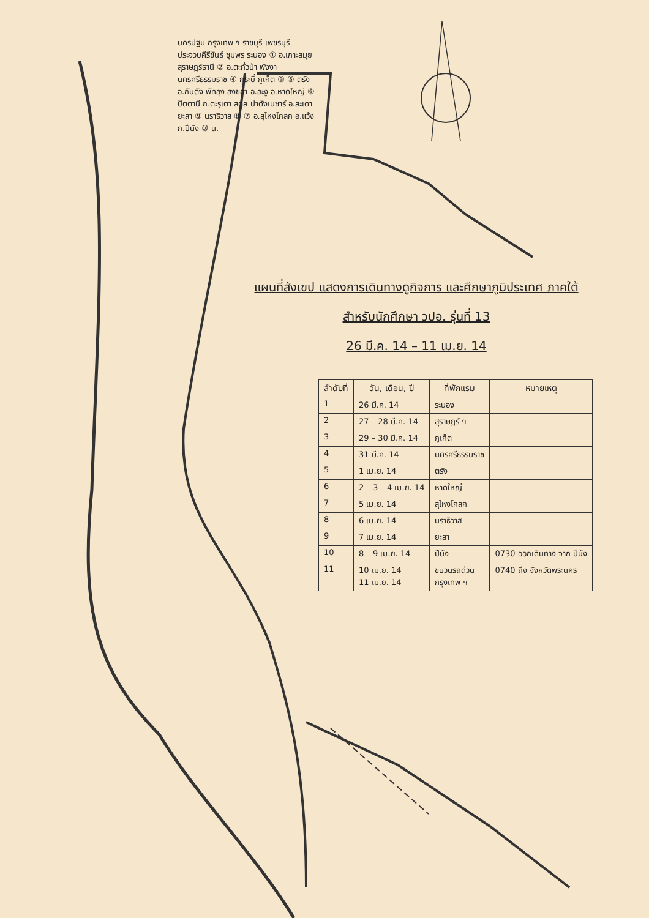นครปฐม กรุงเทพ ฯ ราชบุรี เพชรบุรี ประจวบคีรีขันธ์ ชุมพร ระนอง ① อ.เกาะสมุย สุราษฎร์ธานี ② อ.ตะกั่วป่า พังงา นครศรีธรรมราช ④ กระบี่ ภูเก็ต ③ ⑤ ตรัง อ.กันตัง พัทลุง สงขลา อ.ละงู อ.หาดใหญ่ ⑥ ปัตตานี ก.ตะรุเตา สตูล ปาดังเบซาร์ อ.สะเดา ยะลา ⑨ นราธิวาส ⑧ ⑦ อ.สุไหงโกลก อ.แว้ง ก.ปีนัง ⑩ น.
แผนที่สังเขป แสดงการเดินทางดูกิจการ และศึกษาภูมิประเทศ ภาคใต้
สำหรับนักศึกษา วปอ. รุ่นที่ 13
26 มี.ค. 14 – 11 เม.ย. 14
| ลำดับที่ | วัน, เดือน, ปี | ที่พักแรม | หมายเหตุ |
| --- | --- | --- | --- |
| 1 | 26 มี.ค. 14 | ระนอง | |
| 2 | 27 – 28 มี.ค. 14 | สุราษฎร์ ฯ | |
| 3 | 29 – 30 มี.ค. 14 | ภูเก็ต | |
| 4 | 31 มี.ค. 14 | นครศรีธรรมราช | |
| 5 | 1 เม.ย. 14 | ตรัง | |
| 6 | 2 – 3 – 4 เม.ย. 14 | หาดใหญ่ | |
| 7 | 5 เม.ย. 14 | สุไหงโกลก | |
| 8 | 6 เม.ย. 14 | นราธิวาส | |
| 9 | 7 เม.ย. 14 | ยะลา | |
| 10 | 8 – 9 เม.ย. 14 | ปีนัง | 0730 ออกเดินทาง จาก ปีนัง |
| 11 | 10 เม.ย. 14 11 เม.ย. 14 | ขบวนรถด่วน กรุงเทพ ฯ | 0740 ถึง จังหวัดพระนคร |